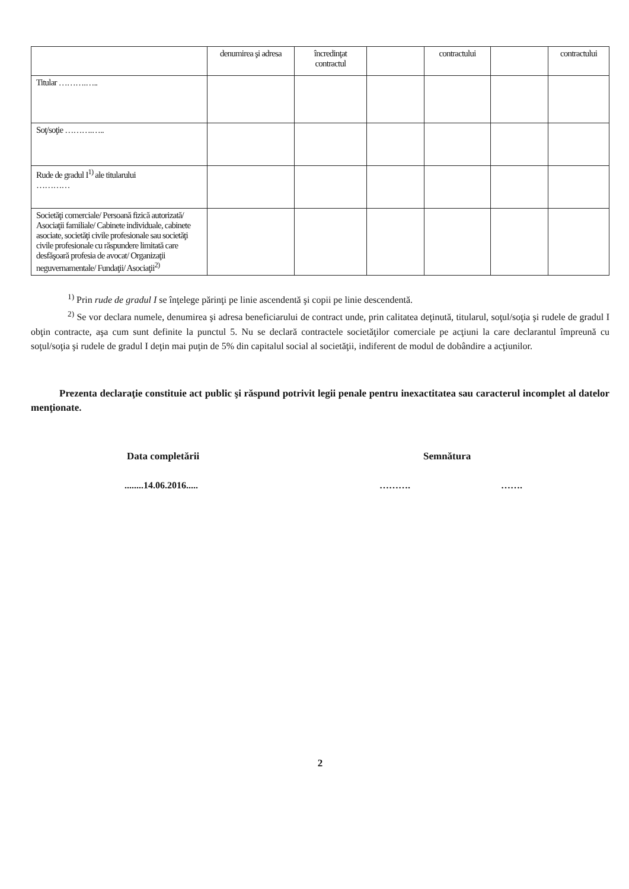| | denumirea şi adresa | încredinţat contractul | | contractului | | contractului |
| --- | --- | --- | --- | --- | --- | --- |
| Titular ……….….. | | | | | | |
| Soţ/soţie ……….….. | | | | | | |
| Rude de gradul I<sup>1)</sup> ale titularului ………… | | | | | | |
| Societăţi comerciale/ Persoană fizică autorizată/ Asociaţii familiale/ Cabinete individuale, cabinete asociate, societăţi civile profesionale sau societăţi civile profesionale cu răspundere limitată care desfăşoară profesia de avocat/ Organizaţii neguvernamentale/ Fundaţii/ Asociaţii<sup>2)</sup> | | | | | | |
<sup>1)</sup> Prin rude de gradul I se înţelege părinţi pe linie ascendentă şi copii pe linie descendentă.
<sup>2)</sup> Se vor declara numele, denumirea şi adresa beneficiarului de contract unde, prin calitatea deţinută, titularul, soţul/soţia şi rudele de gradul I obţin contracte, aşa cum sunt definite la punctul 5. Nu se declară contractele societăţilor comerciale pe acţiuni la care declarantul împreună cu soţul/soţia şi rudele de gradul I deţin mai puţin de 5% din capitalul social al societăţii, indiferent de modul de dobândire a acţiunilor.
Prezenta declaraţie constituie act public şi răspund potrivit legii penale pentru inexactitatea sau caracterul incomplet al datelor menţionate.
Data completării Semnătura
........14.06.2016..... ………. …….
2